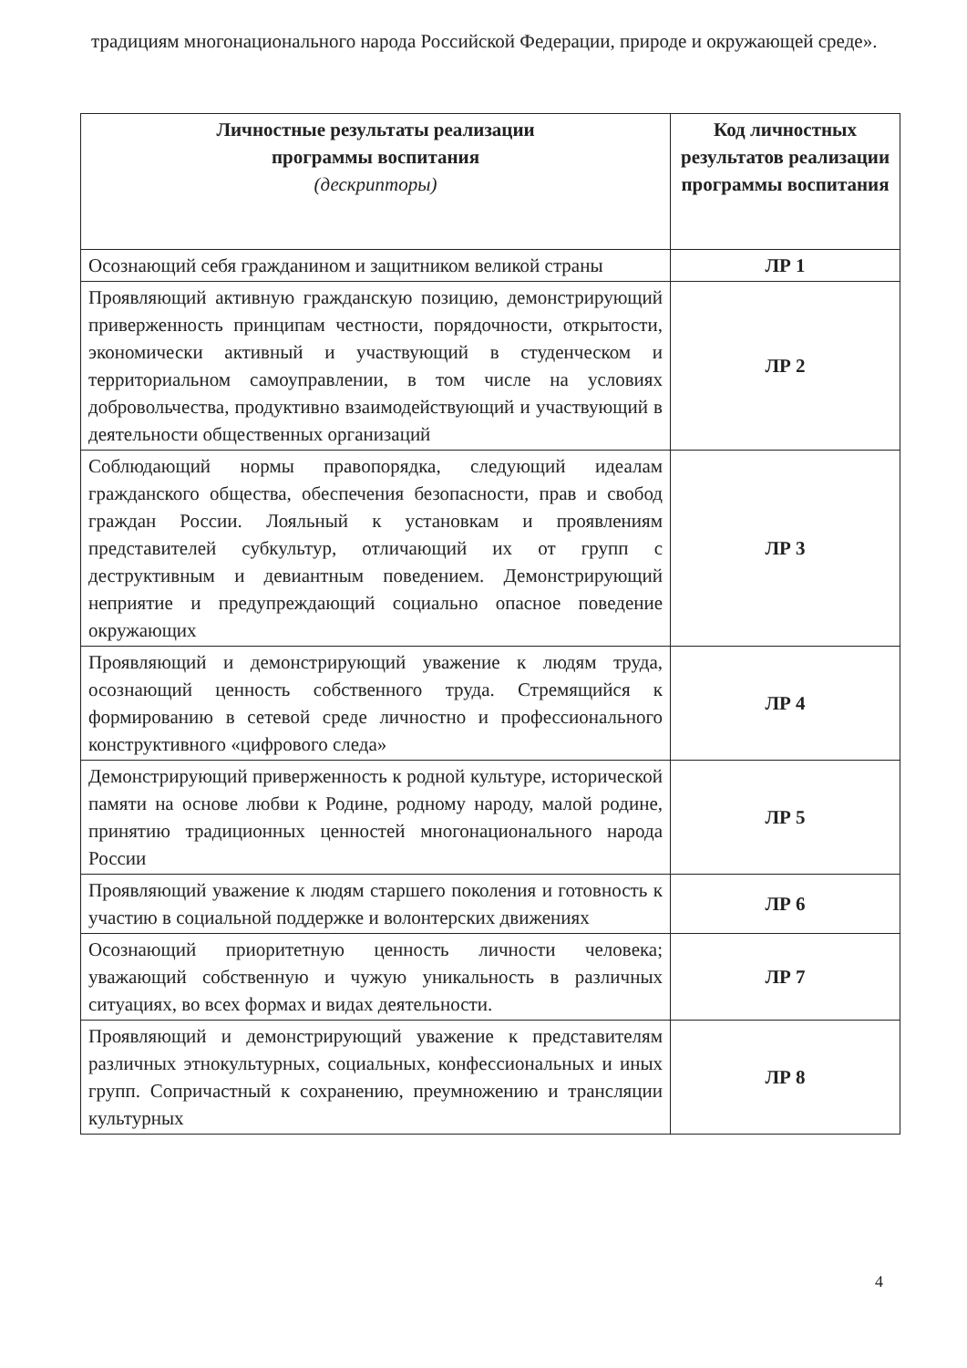традициям многонационального народа Российской Федерации, природе и окружающей среде».
| Личностные результаты реализации программы воспитания (дескрипторы) | Код личностных результатов реализации программы воспитания |
| --- | --- |
| Осознающий себя гражданином и защитником великой страны | ЛР 1 |
| Проявляющий активную гражданскую позицию, демонстрирующий приверженность принципам честности, порядочности, открытости, экономически активный и участвующий в студенческом и территориальном самоуправлении, в том числе на условиях добровольчества, продуктивно взаимодействующий и участвующий в деятельности общественных организаций | ЛР 2 |
| Соблюдающий нормы правопорядка, следующий идеалам гражданского общества, обеспечения безопасности, прав и свобод граждан России. Лояльный к установкам и проявлениям представителей субкультур, отличающий их от групп с деструктивным и девиантным поведением. Демонстрирующий неприятие и предупреждающий социально опасное поведение окружающих | ЛР 3 |
| Проявляющий и демонстрирующий уважение к людям труда, осознающий ценность собственного труда. Стремящийся к формированию в сетевой среде личностно и профессионального конструктивного «цифрового следа» | ЛР 4 |
| Демонстрирующий приверженность к родной культуре, исторической памяти на основе любви к Родине, родному народу, малой родине, принятию традиционных ценностей многонационального народа России | ЛР 5 |
| Проявляющий уважение к людям старшего поколения и готовность к участию в социальной поддержке и волонтерских движениях | ЛР 6 |
| Осознающий приоритетную ценность личности человека; уважающий собственную и чужую уникальность в различных ситуациях, во всех формах и видах деятельности. | ЛР 7 |
| Проявляющий и демонстрирующий уважение к представителям различных этнокультурных, социальных, конфессиональных и иных групп. Сопричастный к сохранению, преумножению и трансляции культурных | ЛР 8 |
4